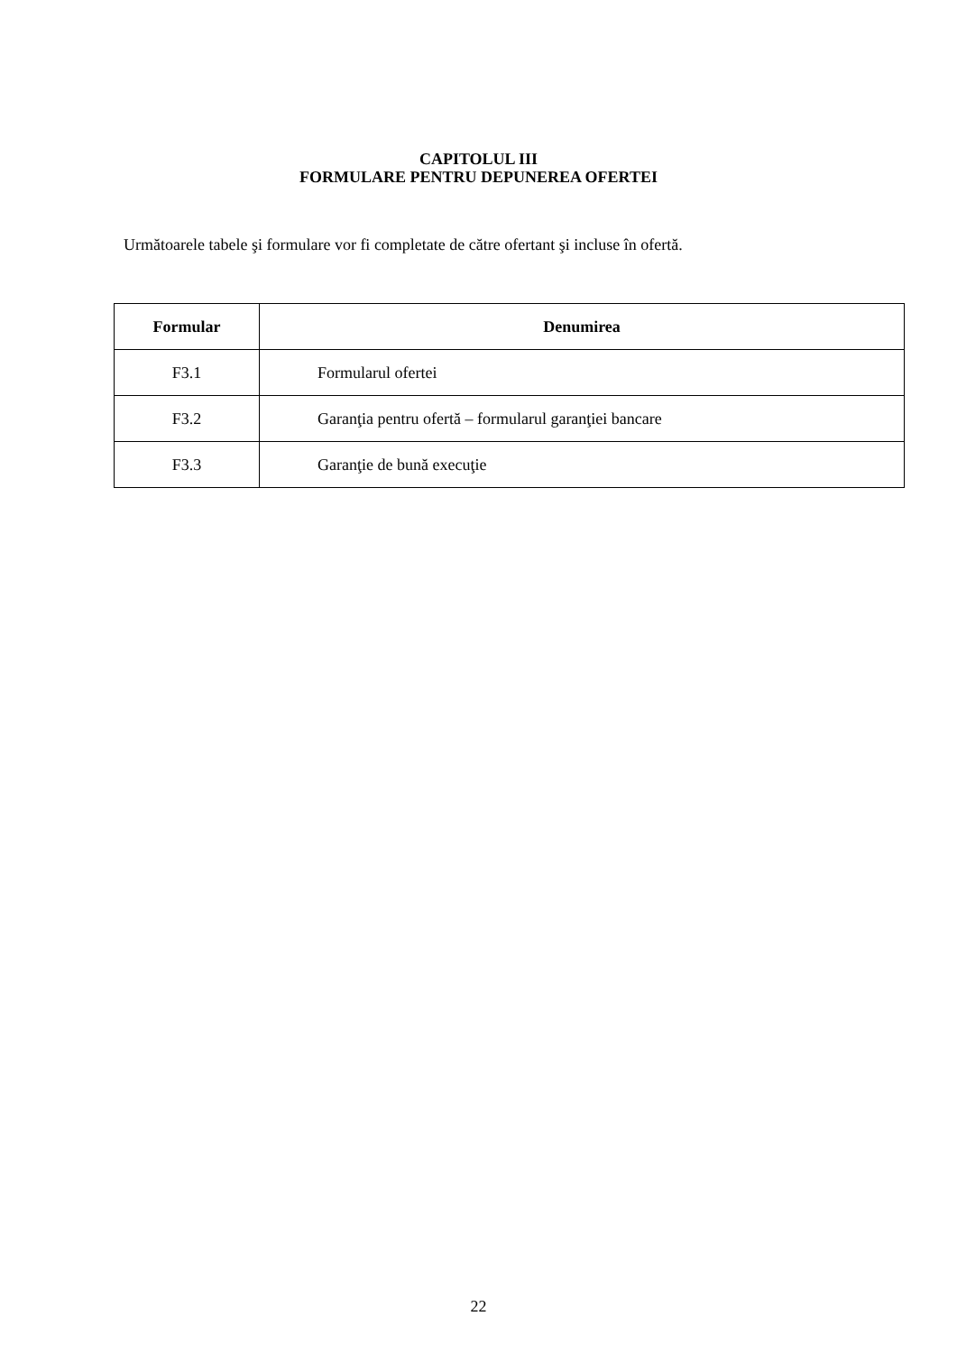CAPITOLUL III
FORMULARE PENTRU DEPUNEREA OFERTEI
Următoarele tabele şi formulare vor fi completate de către ofertant şi incluse în ofertă.
| Formular | Denumirea |
| --- | --- |
| F3.1 | Formularul ofertei |
| F3.2 | Garanţia pentru ofertă – formularul garanţiei bancare |
| F3.3 | Garanţie de bună execuţie |
22